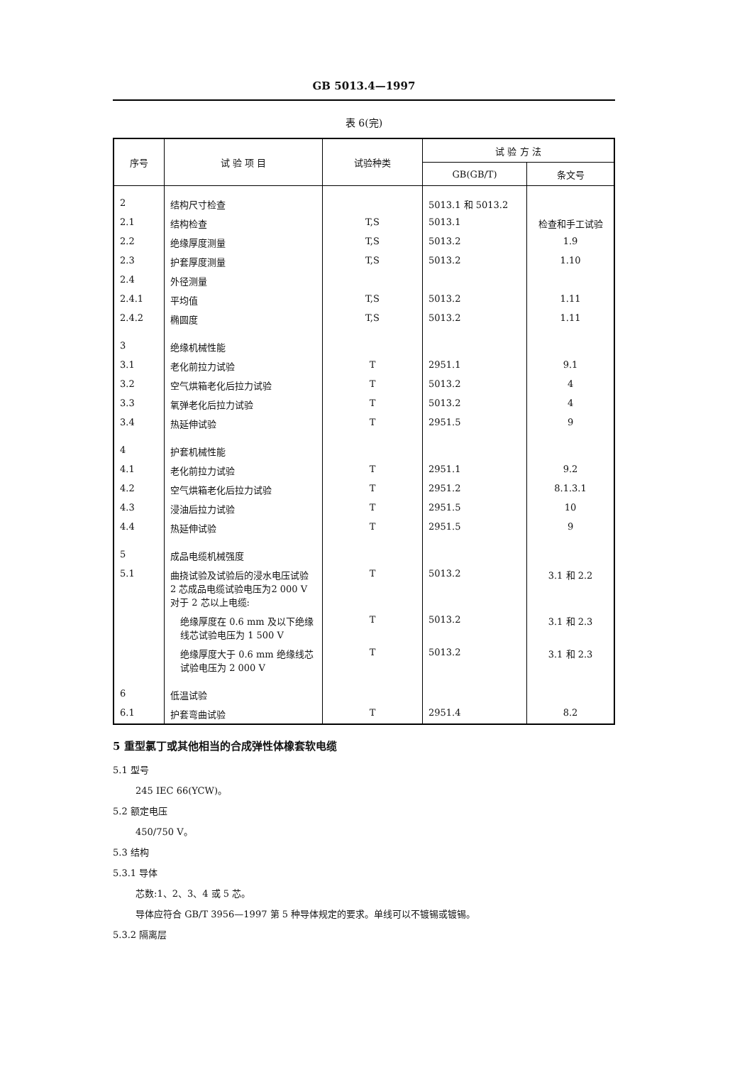GB 5013.4—1997
表 6(完)
| 序号 | 试 验 项 目 | 试验种类 | 试 验 方 法 | |
| --- | --- | --- | --- | --- |
| | | | GB(GB/T) | 条文号 |
| 2 | 结构尺寸检查 | | 5013.1 和 5013.2 | |
| 2.1 | 结构检查 | T,S | 5013.1 | 检查和手工试验 |
| 2.2 | 绝缘厚度测量 | T,S | 5013.2 | 1.9 |
| 2.3 | 护套厚度测量 | T,S | 5013.2 | 1.10 |
| 2.4 | 外径测量 | | | |
| 2.4.1 | 平均值 | T,S | 5013.2 | 1.11 |
| 2.4.2 | 椭圆度 | T,S | 5013.2 | 1.11 |
| 3 | 绝缘机械性能 | | | |
| 3.1 | 老化前拉力试验 | T | 2951.1 | 9.1 |
| 3.2 | 空气烘箱老化后拉力试验 | T | 5013.2 | 4 |
| 3.3 | 氧弹老化后拉力试验 | T | 5013.2 | 4 |
| 3.4 | 热延伸试验 | T | 2951.5 | 9 |
| 4 | 护套机械性能 | | | |
| 4.1 | 老化前拉力试验 | T | 2951.1 | 9.2 |
| 4.2 | 空气烘箱老化后拉力试验 | T | 2951.2 | 8.1.3.1 |
| 4.3 | 浸油后拉力试验 | T | 2951.5 | 10 |
| 4.4 | 热延伸试验 | T | 2951.5 | 9 |
| 5 | 成品电缆机械强度 | | | |
| 5.1 | 曲挠试验及试验后的浸水电压试验 2 芯成品电缆试验电压为2 000 V 对于 2 芯以上电缆: | T | 5013.2 | 3.1 和 2.2 |
| | 绝缘厚度在 0.6 mm 及以下绝缘线芯试验电压为 1 500 V | T | 5013.2 | 3.1 和 2.3 |
| | 绝缘厚度大于 0.6 mm 绝缘线芯试验电压为 2 000 V | T | 5013.2 | 3.1 和 2.3 |
| 6 | 低温试验 | | | |
| 6.1 | 护套弯曲试验 | T | 2951.4 | 8.2 |
5 重型氯丁或其他相当的合成弹性体橡套软电缆
5.1 型号
245 IEC 66(YCW)。
5.2 额定电压
450/750 V。
5.3 结构
5.3.1 导体
芯数:1、2、3、4 或 5 芯。
导体应符合 GB/T 3956—1997 第 5 种导体规定的要求。单线可以不镀锡或镀锡。
5.3.2 隔离层